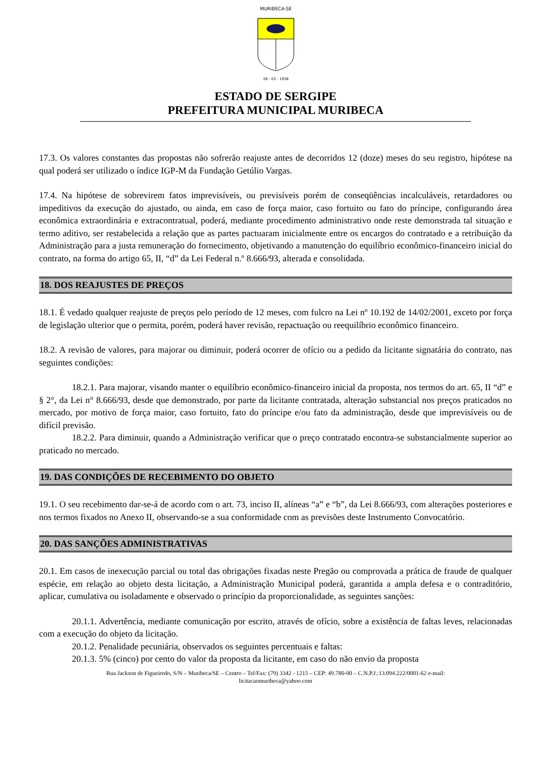MURIBECA-SE
28 - 03 - 1938
ESTADO DE SERGIPE
PREFEITURA MUNICIPAL MURIBECA
17.3. Os valores constantes das propostas não sofrerão reajuste antes de decorridos 12 (doze) meses do seu registro, hipótese na qual poderá ser utilizado o índice IGP-M da Fundação Getúlio Vargas.
17.4. Na hipótese de sobrevirem fatos imprevisíveis, ou previsíveis porém de conseqüências incalculáveis, retardadores ou impeditivos da execução do ajustado, ou ainda, em caso de força maior, caso fortuito ou fato do príncipe, configurando área econômica extraordinária e extracontratual, poderá, mediante procedimento administrativo onde reste demonstrada tal situação e termo aditivo, ser restabelecida a relação que as partes pactuaram inicialmente entre os encargos do contratado e a retribuição da Administração para a justa remuneração do fornecimento, objetivando a manutenção do equilíbrio econômico-financeiro inicial do contrato, na forma do artigo 65, II, “d” da Lei Federal n.º 8.666/93, alterada e consolidada.
18. DOS REAJUSTES DE PREÇOS
18.1. É vedado qualquer reajuste de preços pelo período de 12 meses, com fulcro na Lei nº 10.192 de 14/02/2001, exceto por força de legislação ulterior que o permita, porém, poderá haver revisão, repactuação ou reequilíbrio econômico financeiro.
18.2. A revisão de valores, para majorar ou diminuir, poderá ocorrer de ofício ou a pedido da licitante signatária do contrato, nas seguintes condições:
18.2.1. Para majorar, visando manter o equilíbrio econômico-financeiro inicial da proposta, nos termos do art. 65, II “d” e § 2°, da Lei n° 8.666/93, desde que demonstrado, por parte da licitante contratada, alteração substancial nos preços praticados no mercado, por motivo de força maior, caso fortuito, fato do príncipe e/ou fato da administração, desde que imprevisíveis ou de difícil previsão.
18.2.2. Para diminuir, quando a Administração verificar que o preço contratado encontra-se substancialmente superior ao praticado no mercado.
19. DAS CONDIÇÕES DE RECEBIMENTO DO OBJETO
19.1. O seu recebimento dar-se-á de acordo com o art. 73, inciso II, alíneas “a” e “b”, da Lei 8.666/93, com alterações posteriores e nos termos fixados no Anexo II, observando-se a sua conformidade com as previsões deste Instrumento Convocatório.
20. DAS SANÇÕES ADMINISTRATIVAS
20.1. Em casos de inexecução parcial ou total das obrigações fixadas neste Pregão ou comprovada a prática de fraude de qualquer espécie, em relação ao objeto desta licitação, a Administração Municipal poderá, garantida a ampla defesa e o contraditório, aplicar, cumulativa ou isoladamente e observado o princípio da proporcionalidade, as seguintes sanções:
20.1.1. Advertência, mediante comunicação por escrito, através de ofício, sobre a existência de faltas leves, relacionadas com a execução do objeto da licitação.
20.1.2. Penalidade pecuniária, observados os seguintes percentuais e faltas:
20.1.3. 5% (cinco) por cento do valor da proposta da licitante, em caso do não envio da proposta
Rua Jackson de Figueiredo, S/N – Muribeca/SE – Centro – Tel/Fax: (79) 3342 - 1215 – CEP: 49.780-00 – C.N.P.J.:13.094.222/0001-62 e-mail:
licitacaomuribeca@yahoo.com